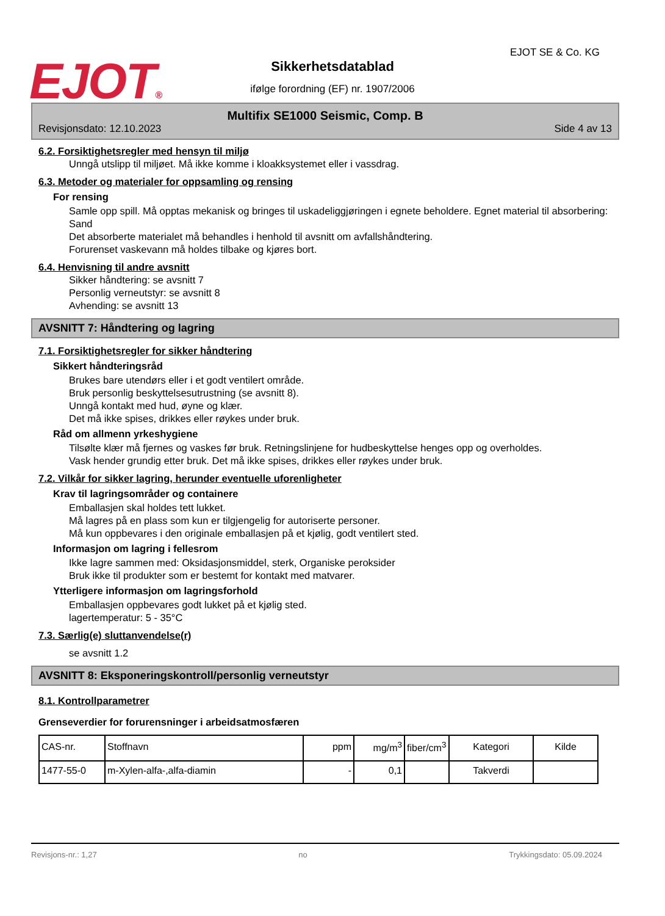EJOT® EJOT SE & Co. KG
Sikkerhetsdatablad
ifølge forordning (EF) nr. 1907/2006
Multifix SE1000 Seismic, Comp. B
Revisjonsdato: 12.10.2023 Side 4 av 13
6.2. Forsiktighetsregler med hensyn til miljø
Unngå utslipp til miljøet. Må ikke komme i kloakksystemet eller i vassdrag.
6.3. Metoder og materialer for oppsamling og rensing
For rensing
Samle opp spill. Må opptas mekanisk og bringes til uskadeliggjøringen i egnete beholdere. Egnet material til absorbering: Sand
Det absorberte materialet må behandles i henhold til avsnitt om avfallshåndtering.
Forurenset vaskevann må holdes tilbake og kjøres bort.
6.4. Henvisning til andre avsnitt
Sikker håndtering: se avsnitt 7
Personlig verneutstyr: se avsnitt 8
Avhending: se avsnitt 13
AVSNITT 7: Håndtering og lagring
7.1. Forsiktighetsregler for sikker håndtering
Sikkert håndteringsråd
Brukes bare utendørs eller i et godt ventilert område.
Bruk personlig beskyttelsesutrustning (se avsnitt 8).
Unngå kontakt med hud, øyne og klær.
Det må ikke spises, drikkes eller røykes under bruk.
Råd om allmenn yrkeshygiene
Tilsølte klær må fjernes og vaskes før bruk. Retningslinjene for hudbeskyttelse henges opp og overholdes.
Vask hender grundig etter bruk. Det må ikke spises, drikkes eller røykes under bruk.
7.2. Vilkår for sikker lagring, herunder eventuelle uforenligheter
Krav til lagringsområder og containere
Emballasjen skal holdes tett lukket.
Må lagres på en plass som kun er tilgjengelig for autoriserte personer.
Må kun oppbevares i den originale emballasjen på et kjølig, godt ventilert sted.
Informasjon om lagring i fellesrom
Ikke lagre sammen med: Oksidasjonsmiddel, sterk, Organiske peroksider
Bruk ikke til produkter som er bestemt for kontakt med matvarer.
Ytterligere informasjon om lagringsforhold
Emballasjen oppbevares godt lukket på et kjølig sted.
lagertemperatur: 5 - 35°C
7.3. Særlig(e) sluttanvendelse(r)
se avsnitt 1.2
AVSNITT 8: Eksponeringskontroll/personlig verneutstyr
8.1. Kontrollparametrer
Grenseverdier for forurensninger i arbeidsatmosfæren
| CAS-nr. | Stoffnavn | ppm | mg/m<sup>3</sup> | fiber/cm<sup>3</sup> | Kategori | Kilde |
| --- | --- | --- | --- | --- | --- | --- |
| 1477-55-0 | m-Xylen-alfa-,alfa-diamin | - | 0,1 | | Takverdi | |
Revisjons-nr.: 1,27 no Trykkingsdato: 05.09.2024